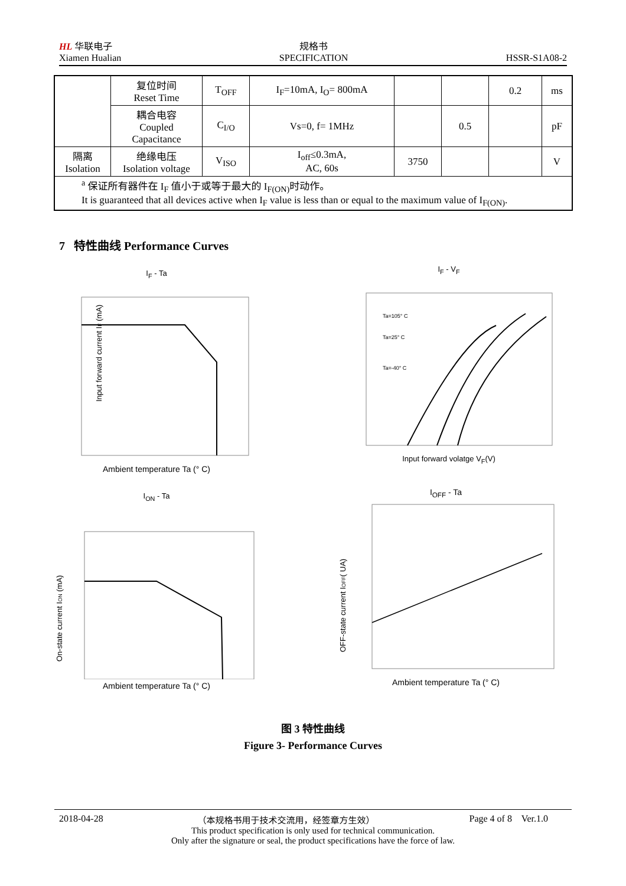HL 华联电子
Xiamen Hualian
规格书
SPECIFICATION
HSSR-S1A08-2
| | 复位时间 Reset Time | T<sub>OFF</sub> | I<sub>F</sub>=10mA, I<sub>O</sub>= 800mA | | | 0.2 | ms |
| | 耦合电容 Coupled Capacitance | C<sub>I/O</sub> | Vs=0, f= 1MHz | | 0.5 | | pF |
| 隔离 Isolation | 绝缘电压 Isolation voltage | V<sub>ISO</sub> | I<sub>off</sub>≤0.3mA, AC, 60s | 3750 | | | V |
| <sup>a</sup> 保证所有器件在 I<sub>F</sub> 值小于或等于最大的 I<sub>F(ON)</sub>时动作。 It is guaranteed that all devices active when I<sub>F</sub> value is less than or equal to the maximum value of I<sub>F(ON)</sub>. | | | | | | | |
7 特性曲线 Performance Curves
I<sub>F</sub> - Ta
Input forward current IF (mA)
Ambient temperature Ta (° C)
I<sub>F</sub> - V<sub>F</sub>
Ta=105° C
Ta=25° C
Ta=-40° C
Input forward volatge V<sub>F</sub>(V)
I<sub>ON</sub> - Ta
On-state current ION (mA)
Ambient temperature Ta (° C)
I<sub>OFF</sub> - Ta
OFF-state current IOFF( UA)
Ambient temperature Ta (° C)
图 3 特性曲线
Figure 3- Performance Curves
2018-04-28 （本规格书用于技术交流用，经签章方生效） Page 4 of 8 Ver.1.0
This product specification is only used for technical communication.
Only after the signature or seal, the product specifications have the force of law.